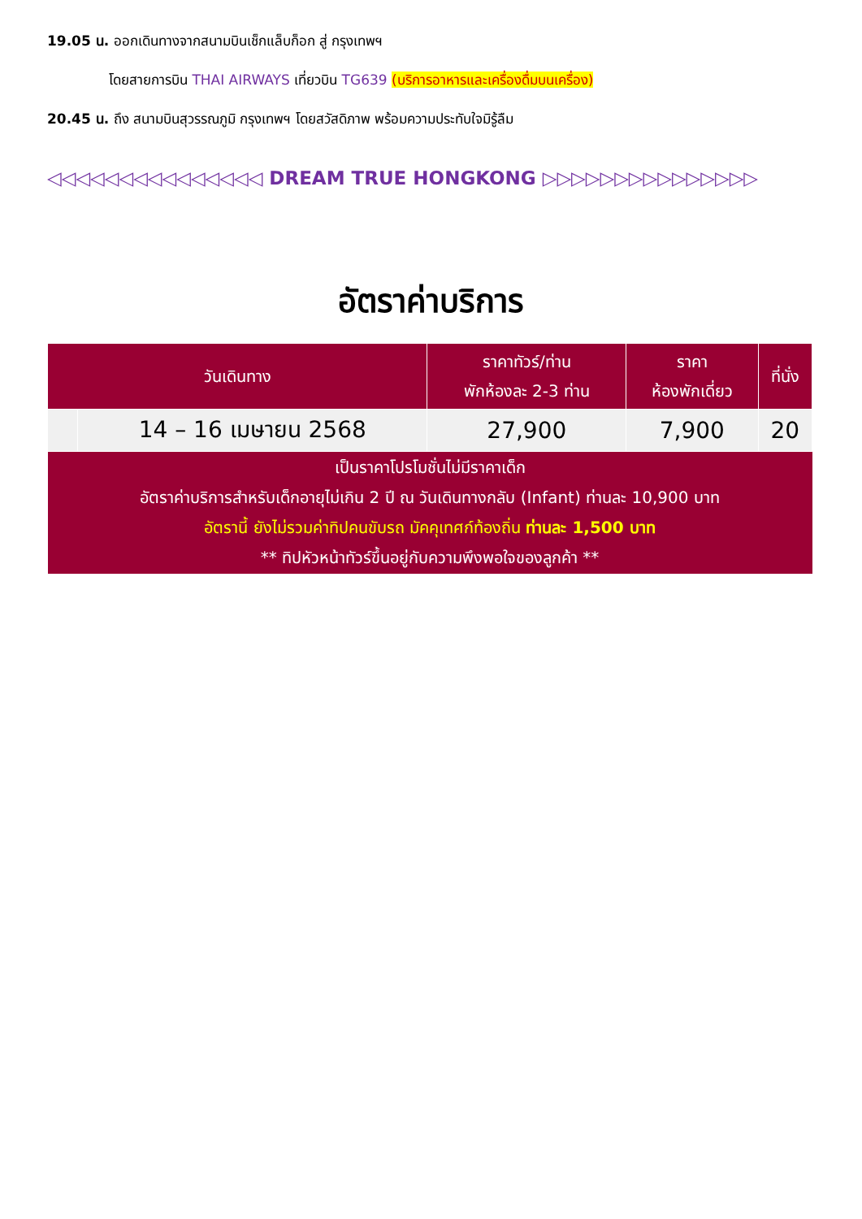19.05 น. ออกเดินทางจากสนามบินเช็กแล็บก็อก สู่ กรุงเทพฯ
โดยสายการบิน THAI AIRWAYS เที่ยวบิน TG639 (บริการอาหารและเครื่องดื่มบนเครื่อง)
20.45 น. ถึง สนามบินสุวรรณภูมิ กรุงเทพฯ โดยสวัสดิภาพ พร้อมความประทับใจมิรู้ลืม
◁◁◁◁◁◁◁◁◁◁◁◁◁◁◁ DREAM TRUE HONGKONG ▷▷▷▷▷▷▷▷▷▷▷▷▷▷▷
อัตราค่าบริการ
| วันเดินทาง | | ราคาทัวร์/ท่าน พักห้องละ 2-3 ท่าน | ราคา ห้องพักเดี่ยว | ที่นั่ง |
| --- | --- | --- | --- | --- |
| | 14 – 16 เมษายน 2568 | 27,900 | 7,900 | 20 |
| เป็นราคาโปรโมชั่นไม่มีราคาเด็ก อัตราค่าบริการสำหรับเด็กอายุไม่เกิน 2 ปี ณ วันเดินทางกลับ (Infant) ท่านละ 10,900 บาท อัตรานี้ ยังไม่รวมค่าทิปคนขับรถ มัคคุเทศก์ท้องถิ่น ท่านละ 1,500 บาท ** ทิปหัวหน้าทัวร์ขึ้นอยู่กับความพึงพอใจของลูกค้า ** | | | | |